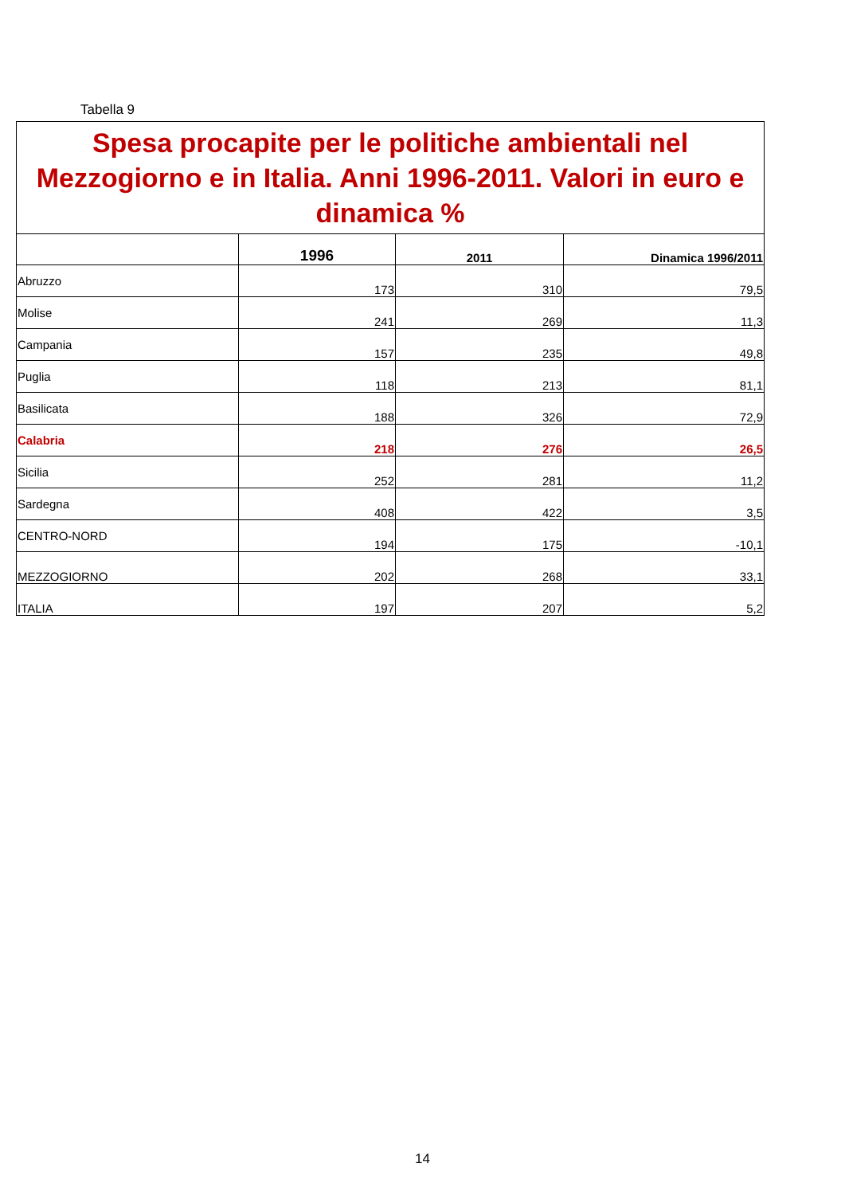Tabella 9
| Spesa procapite per le politiche ambientali nel Mezzogiorno e in Italia. Anni 1996-2011. Valori in euro e dinamica % | | | |
| | 1996 | 2011 | Dinamica 1996/2011 |
| Abruzzo | 173 | 310 | 79,5 |
| Molise | 241 | 269 | 11,3 |
| Campania | 157 | 235 | 49,8 |
| Puglia | 118 | 213 | 81,1 |
| Basilicata | 188 | 326 | 72,9 |
| Calabria | 218 | 276 | 26,5 |
| Sicilia | 252 | 281 | 11,2 |
| Sardegna | 408 | 422 | 3,5 |
| CENTRO-NORD | 194 | 175 | -10,1 |
| MEZZOGIORNO | 202 | 268 | 33,1 |
| ITALIA | 197 | 207 | 5,2 |
14